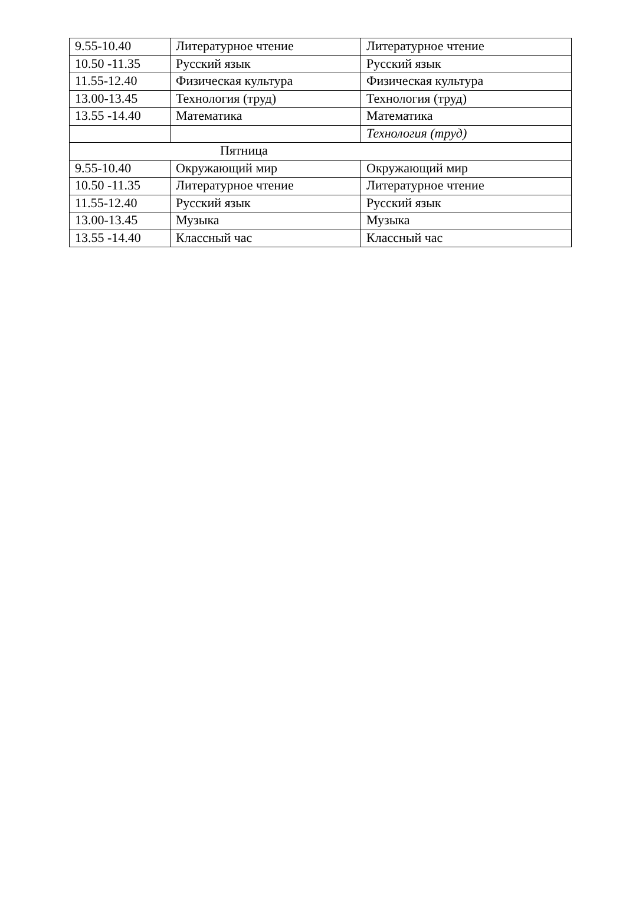| 9.55-10.40 | Литературное чтение | Литературное чтение |
| 10.50 -11.35 | Русский язык | Русский язык |
| 11.55-12.40 | Физическая культура | Физическая культура |
| 13.00-13.45 | Технология (труд) | Технология (труд) |
| 13.55 -14.40 | Математика | Математика |
| | | Технология (труд) |
| Пятница | | |
| 9.55-10.40 | Окружающий мир | Окружающий мир |
| 10.50 -11.35 | Литературное чтение | Литературное чтение |
| 11.55-12.40 | Русский язык | Русский язык |
| 13.00-13.45 | Музыка | Музыка |
| 13.55 -14.40 | Классный час | Классный час |